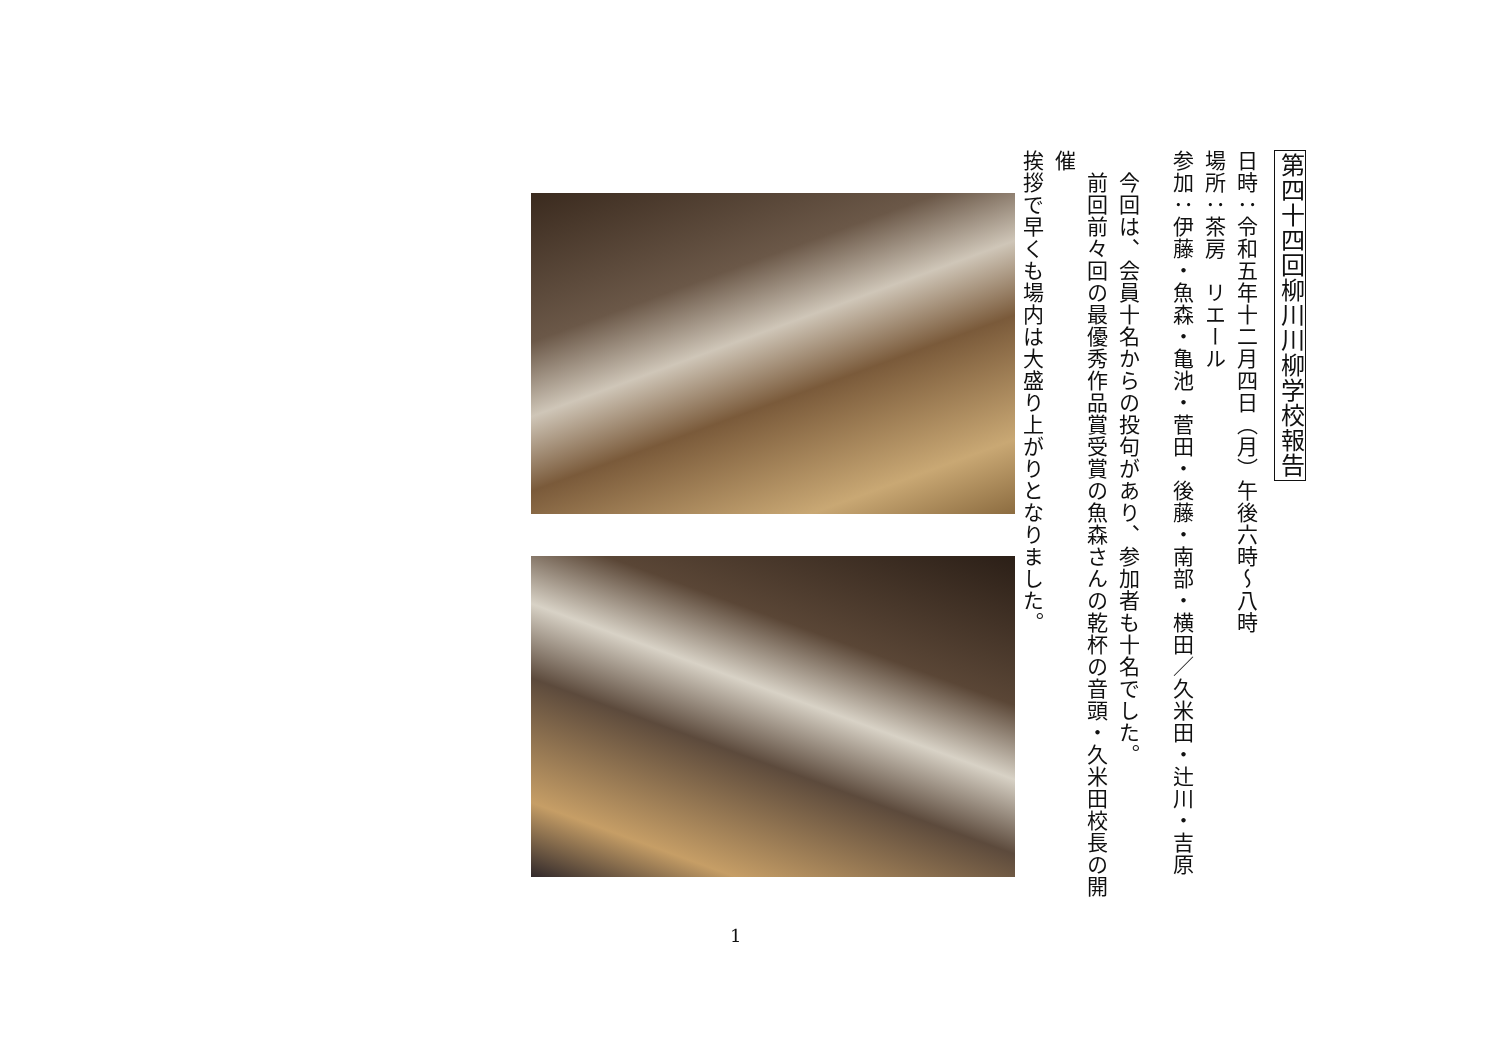第四十四回柳川川柳学校報告
日時：令和五年十二月四日（月）午後六時～八時
場所：茶房　リエール
参加：伊藤・魚森・亀池・菅田・後藤・南部・横田／久米田・辻川・吉原
　今回は、会員十名からの投句があり、参加者も十名でした。
　前回前々回の最優秀作品賞受賞の魚森さんの乾杯の音頭・久米田校長の開催
挨拶で早くも場内は大盛り上がりとなりました。
1